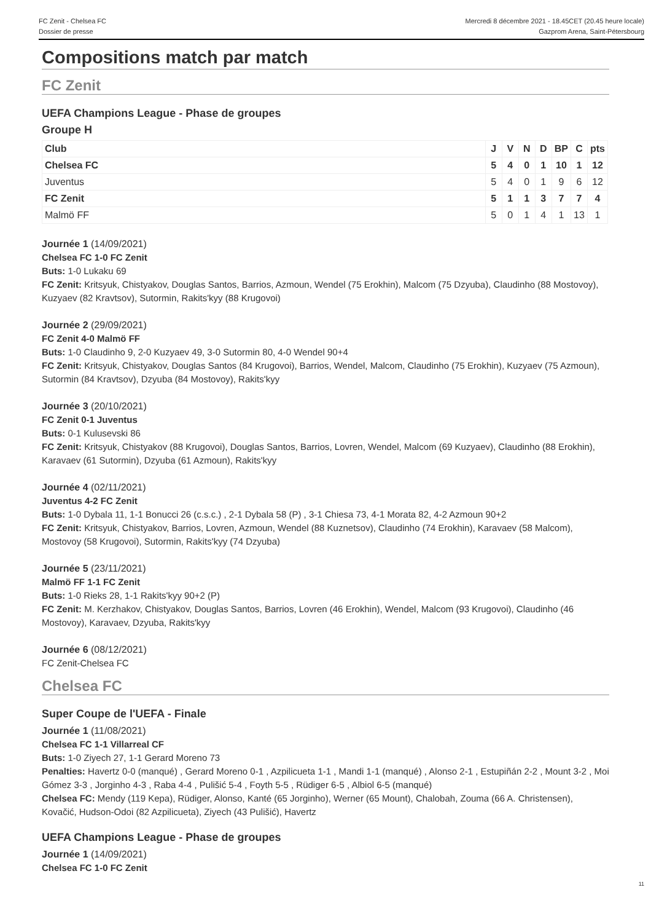FC Zenit - Chelsea FC
Dossier de presse
Mercredi 8 décembre 2021 - 18.45CET (20.45 heure locale)
Gazprom Arena, Saint-Pétersbourg
Compositions match par match
FC Zenit
UEFA Champions League - Phase de groupes
Groupe H
| Club | J | V | N | D | BP | C | pts |
| Chelsea FC | 5 | 4 | 0 | 1 | 10 | 1 | 12 |
| Juventus | 5 | 4 | 0 | 1 | 9 | 6 | 12 |
| FC Zenit | 5 | 1 | 1 | 3 | 7 | 7 | 4 |
| Malmö FF | 5 | 0 | 1 | 4 | 1 | 13 | 1 |
Journée 1 (14/09/2021)
Chelsea FC 1-0 FC Zenit
Buts: 1-0 Lukaku 69
FC Zenit: Kritsyuk, Chistyakov, Douglas Santos, Barrios, Azmoun, Wendel (75 Erokhin), Malcom (75 Dzyuba), Claudinho (88 Mostovoy), Kuzyaev (82 Kravtsov), Sutormin, Rakits'kyy (88 Krugovoi)
Journée 2 (29/09/2021)
FC Zenit 4-0 Malmö FF
Buts: 1-0 Claudinho 9, 2-0 Kuzyaev 49, 3-0 Sutormin 80, 4-0 Wendel 90+4
FC Zenit: Kritsyuk, Chistyakov, Douglas Santos (84 Krugovoi), Barrios, Wendel, Malcom, Claudinho (75 Erokhin), Kuzyaev (75 Azmoun), Sutormin (84 Kravtsov), Dzyuba (84 Mostovoy), Rakits'kyy
Journée 3 (20/10/2021)
FC Zenit 0-1 Juventus
Buts: 0-1 Kulusevski 86
FC Zenit: Kritsyuk, Chistyakov (88 Krugovoi), Douglas Santos, Barrios, Lovren, Wendel, Malcom (69 Kuzyaev), Claudinho (88 Erokhin), Karavaev (61 Sutormin), Dzyuba (61 Azmoun), Rakits'kyy
Journée 4 (02/11/2021)
Juventus 4-2 FC Zenit
Buts: 1-0 Dybala 11, 1-1 Bonucci 26 (c.s.c.) , 2-1 Dybala 58 (P) , 3-1 Chiesa 73, 4-1 Morata 82, 4-2 Azmoun 90+2
FC Zenit: Kritsyuk, Chistyakov, Barrios, Lovren, Azmoun, Wendel (88 Kuznetsov), Claudinho (74 Erokhin), Karavaev (58 Malcom), Mostovoy (58 Krugovoi), Sutormin, Rakits'kyy (74 Dzyuba)
Journée 5 (23/11/2021)
Malmö FF 1-1 FC Zenit
Buts: 1-0 Rieks 28, 1-1 Rakits'kyy 90+2 (P)
FC Zenit: M. Kerzhakov, Chistyakov, Douglas Santos, Barrios, Lovren (46 Erokhin), Wendel, Malcom (93 Krugovoi), Claudinho (46 Mostovoy), Karavaev, Dzyuba, Rakits'kyy
Journée 6 (08/12/2021)
FC Zenit-Chelsea FC
Chelsea FC
Super Coupe de l'UEFA - Finale
Journée 1 (11/08/2021)
Chelsea FC 1-1 Villarreal CF
Buts: 1-0 Ziyech 27, 1-1 Gerard Moreno 73
Penalties: Havertz 0-0 (manqué) , Gerard Moreno 0-1 , Azpilicueta 1-1 , Mandi 1-1 (manqué) , Alonso 2-1 , Estupiñán 2-2 , Mount 3-2 , Moi Gómez 3-3 , Jorginho 4-3 , Raba 4-4 , Pulišić 5-4 , Foyth 5-5 , Rüdiger 6-5 , Albiol 6-5 (manqué)
Chelsea FC: Mendy (119 Kepa), Rüdiger, Alonso, Kanté (65 Jorginho), Werner (65 Mount), Chalobah, Zouma (66 A. Christensen), Kovačić, Hudson-Odoi (82 Azpilicueta), Ziyech (43 Pulišić), Havertz
UEFA Champions League - Phase de groupes
Journée 1 (14/09/2021)
Chelsea FC 1-0 FC Zenit
11